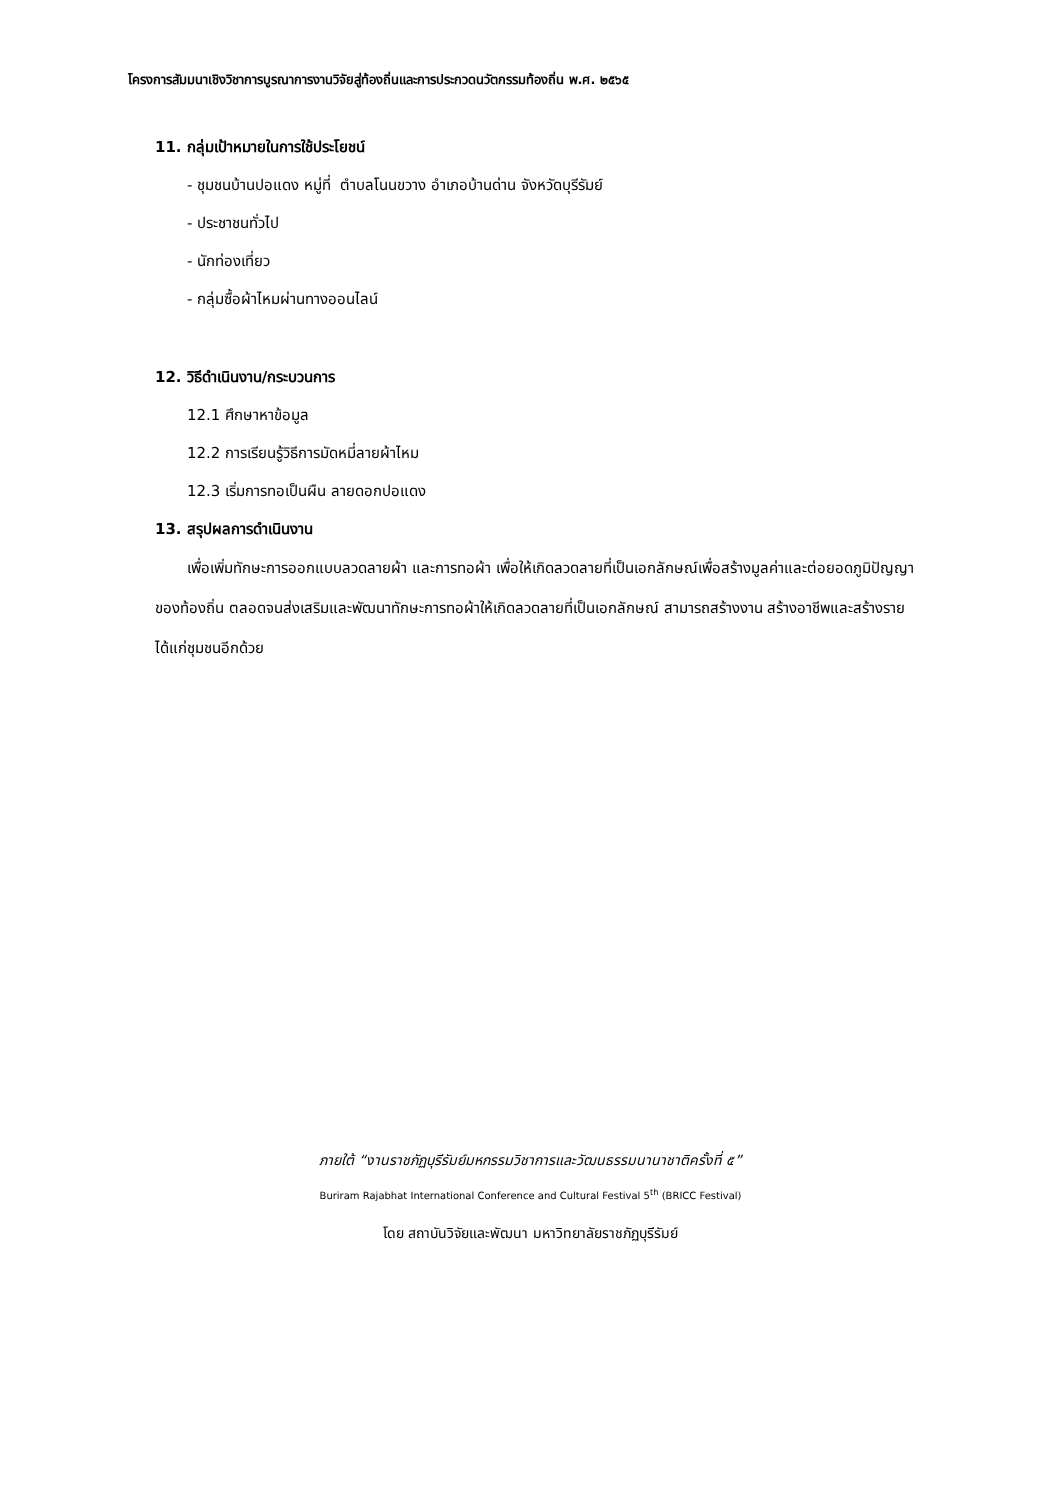โครงการสัมมนาเชิงวิชาการบูรณาการงานวิจัยสู่ท้องถิ่นและการประกวดนวัตกรรมท้องถิ่น พ.ศ. ๒๕๖๕
11. กลุ่มเป้าหมายในการใช้ประโยชน์
- ชุมชนบ้านปอแดง หมู่ที่ ตำบลโนนขวาง อำเภอบ้านด่าน จังหวัดบุรีรัมย์
- ประชาชนทั่วไป
- นักท่องเที่ยว
- กลุ่มซื้อผ้าไหมผ่านทางออนไลน์
12. วิธีดำเนินงาน/กระบวนการ
12.1 ศึกษาหาข้อมูล
12.2 การเรียนรู้วิธีการมัดหมี่ลายผ้าไหม
12.3 เริ่มการทอเป็นผืน ลายดอกปอแดง
13. สรุปผลการดำเนินงาน
เพื่อเพิ่มทักษะการออกแบบลวดลายผ้า และการทอผ้า เพื่อให้เกิดลวดลายที่เป็นเอกลักษณ์เพื่อสร้างมูลค่าและต่อยอดภูมิปัญญาของท้องถิ่น ตลอดจนส่งเสริมและพัฒนาทักษะการทอผ้าให้เกิดลวดลายที่เป็นเอกลักษณ์ สามารถสร้างงาน สร้างอาชีพและสร้างรายได้แก่ชุมชนอีกด้วย
ภายใต้ “งานราชภัฏบุรีรัมย์มหกรรมวิชาการและวัฒนธรรมนานาชาติครั้งที่ ๕”
Buriram Rajabhat International Conference and Cultural Festival 5<sup>th</sup> (BRICC Festival)
โดย สถาบันวิจัยและพัฒนา มหาวิทยาลัยราชภัฏบุรีรัมย์